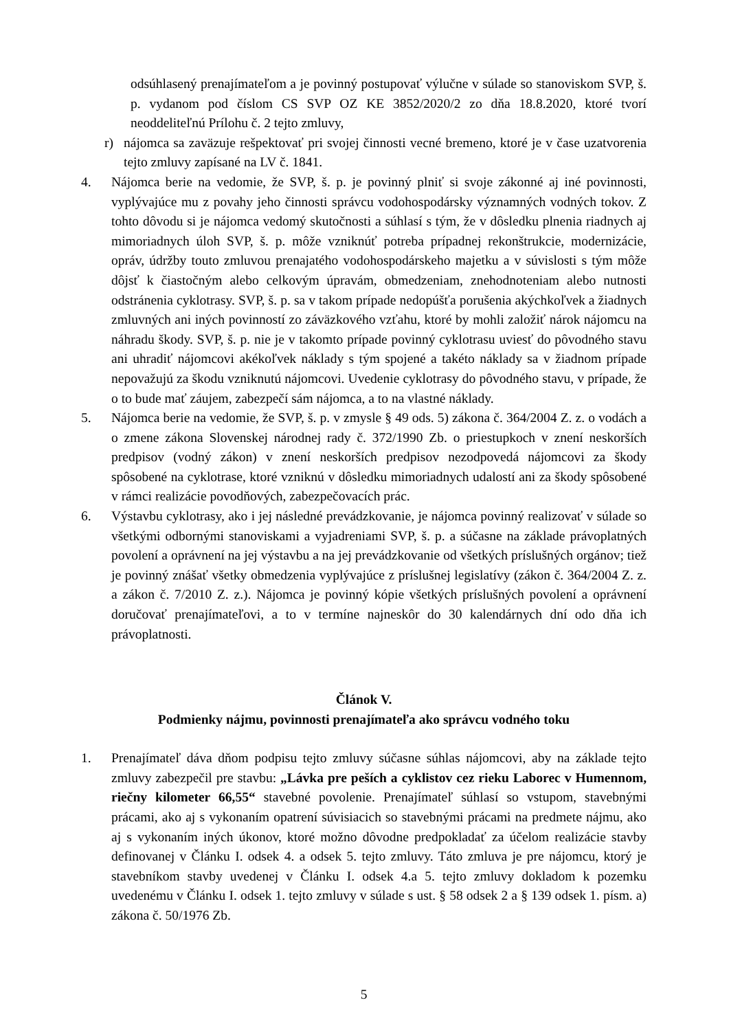odsúhlasený prenajímateľom a je povinný postupovať výlučne v súlade so stanoviskom SVP, š. p. vydanom pod číslom CS SVP OZ KE 3852/2020/2 zo dňa 18.8.2020, ktoré tvorí neoddeliteľnú Prílohu č. 2 tejto zmluvy,
r) nájomca sa zaväzuje rešpektovať pri svojej činnosti vecné bremeno, ktoré je v čase uzatvorenia tejto zmluvy zapísané na LV č. 1841.
4. Nájomca berie na vedomie, že SVP, š. p. je povinný plniť si svoje zákonné aj iné povinnosti, vyplývajúce mu z povahy jeho činnosti správcu vodohospodársky významných vodných tokov. Z tohto dôvodu si je nájomca vedomý skutočnosti a súhlasí s tým, že v dôsledku plnenia riadnych aj mimoriadnych úloh SVP, š. p. môže vzniknúť potreba prípadnej rekonštrukcie, modernizácie, opráv, údržby touto zmluvou prenajatého vodohospodárskeho majetku a v súvislosti s tým môže dôjsť k čiastočným alebo celkovým úpravám, obmedzeniam, znehodnoteniam alebo nutnosti odstránenia cyklotrasy. SVP, š. p. sa v takom prípade nedopúšťa porušenia akýchkoľvek a žiadnych zmluvných ani iných povinností zo záväzkového vzťahu, ktoré by mohli založiť nárok nájomcu na náhradu škody. SVP, š. p. nie je v takomto prípade povinný cyklotrasu uviesť do pôvodného stavu ani uhradiť nájomcovi akékoľvek náklady s tým spojené a takéto náklady sa v žiadnom prípade nepovažujú za škodu vzniknutú nájomcovi. Uvedenie cyklotrasy do pôvodného stavu, v prípade, že o to bude mať záujem, zabezpečí sám nájomca, a to na vlastné náklady.
5. Nájomca berie na vedomie, že SVP, š. p. v zmysle § 49 ods. 5) zákona č. 364/2004 Z. z. o vodách a o zmene zákona Slovenskej národnej rady č. 372/1990 Zb. o priestupkoch v znení neskorších predpisov (vodný zákon) v znení neskorších predpisov nezodpovedá nájomcovi za škody spôsobené na cyklotrase, ktoré vzniknú v dôsledku mimoriadnych udalostí ani za škody spôsobené v rámci realizácie povodňových, zabezpečovacích prác.
6. Výstavbu cyklotrasy, ako i jej následné prevádzkovanie, je nájomca povinný realizovať v súlade so všetkými odbornými stanoviskami a vyjadreniami SVP, š. p. a súčasne na základe právoplatných povolení a oprávnení na jej výstavbu a na jej prevádzkovanie od všetkých príslušných orgánov; tiež je povinný znášať všetky obmedzenia vyplývajúce z príslušnej legislatívy (zákon č. 364/2004 Z. z. a zákon č. 7/2010 Z. z.). Nájomca je povinný kópie všetkých príslušných povolení a oprávnení doručovať prenajímateľovi, a to v termíne najneskôr do 30 kalendárnych dní odo dňa ich právoplatnosti.
Článok V.
Podmienky nájmu, povinnosti prenajímateľa ako správcu vodného toku
1. Prenajímateľ dáva dňom podpisu tejto zmluvy súčasne súhlas nájomcovi, aby na základe tejto zmluvy zabezpečil pre stavbu: „Lávka pre peších a cyklistov cez rieku Laborec v Humennom, riečny kilometer 66,55“ stavebné povolenie. Prenajímateľ súhlasí so vstupom, stavebnými prácami, ako aj s vykonaním opatrení súvisiacich so stavebnými prácami na predmete nájmu, ako aj s vykonaním iných úkonov, ktoré možno dôvodne predpokladať za účelom realizácie stavby definovanej v Článku I. odsek 4. a odsek 5. tejto zmluvy. Táto zmluva je pre nájomcu, ktorý je stavebníkom stavby uvedenej v Článku I. odsek 4.a 5. tejto zmluvy dokladom k pozemku uvedenému v Článku I. odsek 1. tejto zmluvy v súlade s ust. § 58 odsek 2 a § 139 odsek 1. písm. a) zákona č. 50/1976 Zb.
5